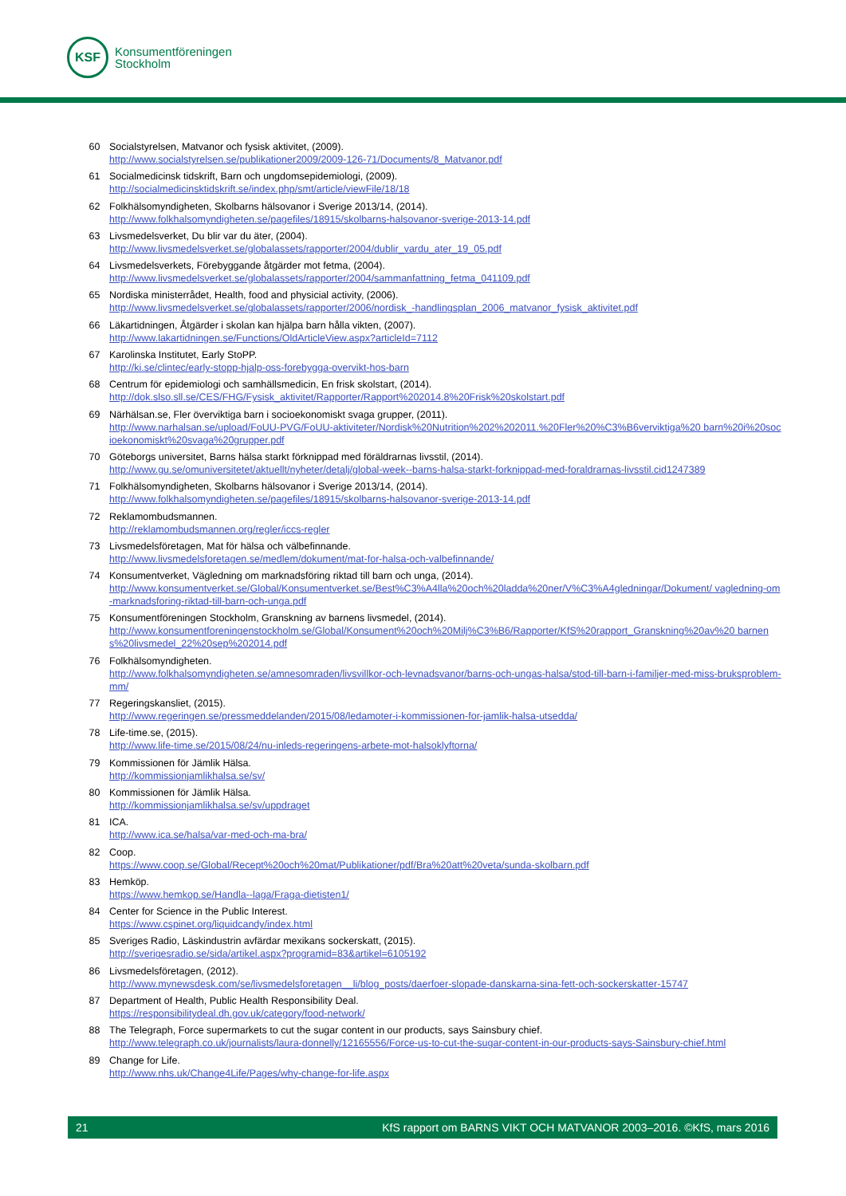KSF
Konsumentföreningen
Stockholm
60 Socialstyrelsen, Matvanor och fysisk aktivitet, (2009).
http://www.socialstyrelsen.se/publikationer2009/2009-126-71/Documents/8_Matvanor.pdf
61 Socialmedicinsk tidskrift, Barn och ungdomsepidemiologi, (2009).
http://socialmedicinsktidskrift.se/index.php/smt/article/viewFile/18/18
62 Folkhälsomyndigheten, Skolbarns hälsovanor i Sverige 2013/14, (2014).
http://www.folkhalsomyndigheten.se/pagefiles/18915/skolbarns-halsovanor-sverige-2013-14.pdf
63 Livsmedelsverket, Du blir var du äter, (2004).
http://www.livsmedelsverket.se/globalassets/rapporter/2004/dublir_vardu_ater_19_05.pdf
64 Livsmedelsverkets, Förebyggande åtgärder mot fetma, (2004).
http://www.livsmedelsverket.se/globalassets/rapporter/2004/sammanfattning_fetma_041109.pdf
65 Nordiska ministerrådet, Health, food and physicial activity, (2006).
http://www.livsmedelsverket.se/globalassets/rapporter/2006/nordisk_-handlingsplan_2006_matvanor_fysisk_aktivitet.pdf
66 Läkartidningen, Åtgärder i skolan kan hjälpa barn hålla vikten, (2007).
http://www.lakartidningen.se/Functions/OldArticleView.aspx?articleId=7112
67 Karolinska Institutet, Early StoPP.
http://ki.se/clintec/early-stopp-hjalp-oss-forebygga-overvikt-hos-barn
68 Centrum för epidemiologi och samhällsmedicin, En frisk skolstart, (2014).
http://dok.slso.sll.se/CES/FHG/Fysisk_aktivitet/Rapporter/Rapport%202014.8%20Frisk%20skolstart.pdf
69 Närhälsan.se, Fler överviktiga barn i socioekonomiskt svaga grupper, (2011).
http://www.narhalsan.se/upload/FoUU-PVG/FoUU-aktiviteter/Nordisk%20Nutrition%202%202011.%20Fler%20%C3%B6verviktiga%20 barn%20i%20socioekonomiskt%20svaga%20grupper.pdf
70 Göteborgs universitet, Barns hälsa starkt förknippad med föräldrarnas livsstil, (2014).
http://www.gu.se/omuniversitetet/aktuellt/nyheter/detalj/global-week--barns-halsa-starkt-forknippad-med-foraldrarnas-livsstil.cid1247389
71 Folkhälsomyndigheten, Skolbarns hälsovanor i Sverige 2013/14, (2014).
http://www.folkhalsomyndigheten.se/pagefiles/18915/skolbarns-halsovanor-sverige-2013-14.pdf
72 Reklamombudsmannen.
http://reklamombudsmannen.org/regler/iccs-regler
73 Livsmedelsföretagen, Mat för hälsa och välbefinnande.
http://www.livsmedelsforetagen.se/medlem/dokument/mat-for-halsa-och-valbefinnande/
74 Konsumentverket, Vägledning om marknadsföring riktad till barn och unga, (2014).
http://www.konsumentverket.se/Global/Konsumentverket.se/Best%C3%A4lla%20och%20ladda%20ner/V%C3%A4gledningar/Dokument/ vagledning-om-marknadsforing-riktad-till-barn-och-unga.pdf
75 Konsumentföreningen Stockholm, Granskning av barnens livsmedel, (2014).
http://www.konsumentforeningenstockholm.se/Global/Konsument%20och%20Milj%C3%B6/Rapporter/KfS%20rapport_Granskning%20av%20 barnens%20livsmedel_22%20sep%202014.pdf
76 Folkhälsomyndigheten.
http://www.folkhalsomyndigheten.se/amnesomraden/livsvillkor-och-levnadsvanor/barns-och-ungas-halsa/stod-till-barn-i-familjer-med-miss-bruksproblem-mm/
77 Regeringskansliet, (2015).
http://www.regeringen.se/pressmeddelanden/2015/08/ledamoter-i-kommissionen-for-jamlik-halsa-utsedda/
78 Life-time.se, (2015).
http://www.life-time.se/2015/08/24/nu-inleds-regeringens-arbete-mot-halsoklyftorna/
79 Kommissionen för Jämlik Hälsa.
http://kommissionjamlikhalsa.se/sv/
80 Kommissionen för Jämlik Hälsa.
http://kommissionjamlikhalsa.se/sv/uppdraget
81 ICA.
http://www.ica.se/halsa/var-med-och-ma-bra/
82 Coop.
https://www.coop.se/Global/Recept%20och%20mat/Publikationer/pdf/Bra%20att%20veta/sunda-skolbarn.pdf
83 Hemköp.
https://www.hemkop.se/Handla--laga/Fraga-dietisten1/
84 Center for Science in the Public Interest.
https://www.cspinet.org/liquidcandy/index.html
85 Sveriges Radio, Läskindustrin avfärdar mexikans sockerskatt, (2015).
http://sverigesradio.se/sida/artikel.aspx?programid=83&artikel=6105192
86 Livsmedelsföretagen, (2012).
http://www.mynewsdesk.com/se/livsmedelsforetagen__li/blog_posts/daerfoer-slopade-danskarna-sina-fett-och-sockerskatter-15747
87 Department of Health, Public Health Responsibility Deal.
https://responsibilitydeal.dh.gov.uk/category/food-network/
88 The Telegraph, Force supermarkets to cut the sugar content in our products, says Sainsbury chief.
http://www.telegraph.co.uk/journalists/laura-donnelly/12165556/Force-us-to-cut-the-sugar-content-in-our-products-says-Sainsbury-chief.html
89 Change for Life.
http://www.nhs.uk/Change4Life/Pages/why-change-for-life.aspx
21 KfS rapport om BARNS VIKT OCH MATVANOR 2003–2016. ©KfS, mars 2016